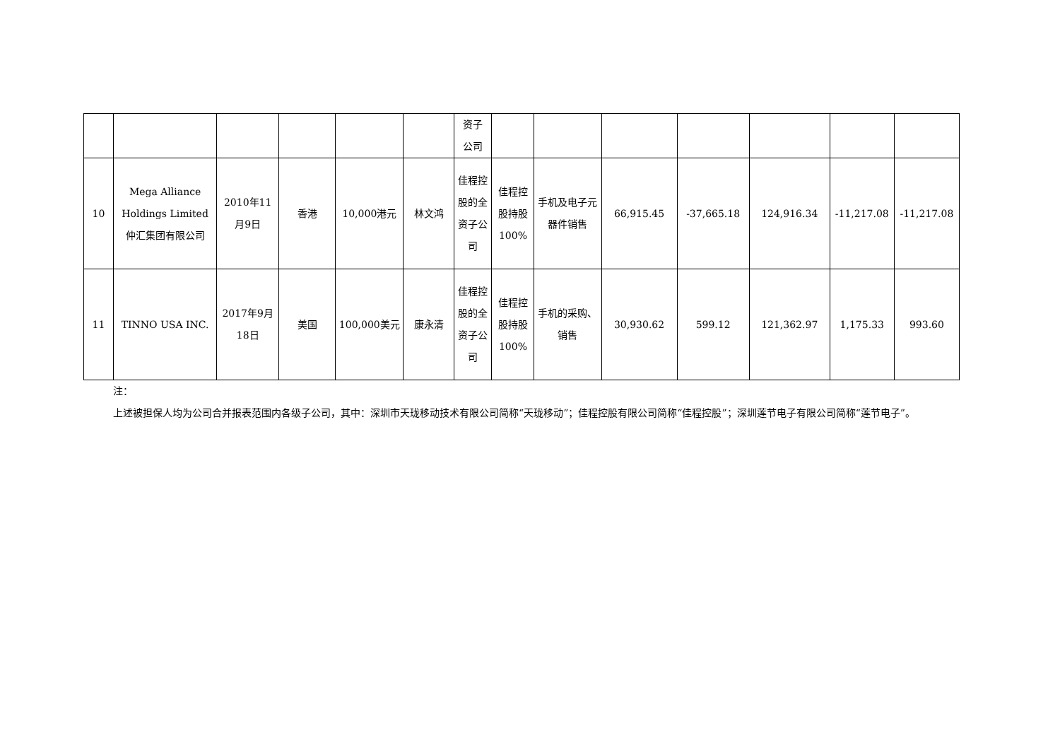| | | | | | | 资子 公司 | | | | | | | |
| 10 | Mega Alliance Holdings Limited 仲汇集团有限公司 | 2010年11月9日 | 香港 | 10,000港元 | 林文鸿 | 佳程控股的全资子公司 | 佳程控股持股100% | 手机及电子元器件销售 | 66,915.45 | -37,665.18 | 124,916.34 | -11,217.08 | -11,217.08 |
| 11 | TINNO USA INC. | 2017年9月18日 | 美国 | 100,000美元 | 康永清 | 佳程控股的全资子公司 | 佳程控股持股100% | 手机的采购、销售 | 30,930.62 | 599.12 | 121,362.97 | 1,175.33 | 993.60 |
注：
上述被担保人均为公司合并报表范围内各级子公司，其中：深圳市天珑移动技术有限公司简称“天珑移动”；佳程控股有限公司简称“佳程控股”；深圳莲节电子有限公司简称“莲节电子”。